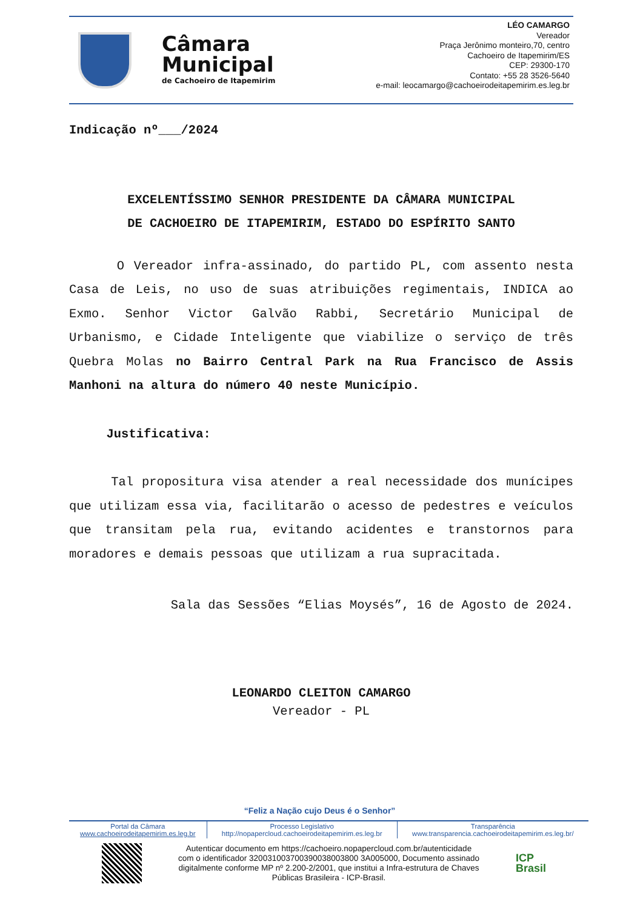Câmara
Municipal
de Cachoeiro de Itapemirim
LÉO CAMARGO
Vereador
Praça Jerônimo monteiro,70, centro
Cachoeiro de Itapemirim/ES
CEP: 29300-170
Contato: +55 28 3526-5640
e-mail: leocamargo@cachoeirodeitapemirim.es.leg.br
Indicação nº___/2024
EXCELENTÍSSIMO SENHOR PRESIDENTE DA CÂMARA MUNICIPAL
DE CACHOEIRO DE ITAPEMIRIM, ESTADO DO ESPÍRITO SANTO
O Vereador infra-assinado, do partido PL, com assento nesta Casa de Leis, no uso de suas atribuições regimentais, INDICA ao Exmo. Senhor Victor Galvão Rabbi, Secretário Municipal de Urbanismo, e Cidade Inteligente que viabilize o serviço de três Quebra Molas no Bairro Central Park na Rua Francisco de Assis Manhoni na altura do número 40 neste Município.
Justificativa:
Tal propositura visa atender a real necessidade dos munícipes que utilizam essa via, facilitarão o acesso de pedestres e veículos que transitam pela rua, evitando acidentes e transtornos para moradores e demais pessoas que utilizam a rua supracitada.
Sala das Sessões “Elias Moysés”, 16 de Agosto de 2024.
LEONARDO CLEITON CAMARGO
Vereador - PL
“Feliz a Nação cujo Deus é o Senhor”
| Portal da Câmara www.cachoeirodeitapemirim.es.leg.br | Processo Legislativo http://nopapercloud.cachoeirodeitapemirim.es.leg.br | Transparência www.transparencia.cachoeirodeitapemirim.es.leg.br/ |
Autenticar documento em https://cachoeiro.nopapercloud.com.br/autenticidade
com o identificador 320031003700390038003800 3A005000, Documento assinado
digitalmente conforme MP nº 2.200-2/2001, que institui a Infra-estrutura de Chaves
Públicas Brasileira - ICP-Brasil.
ICP
Brasil